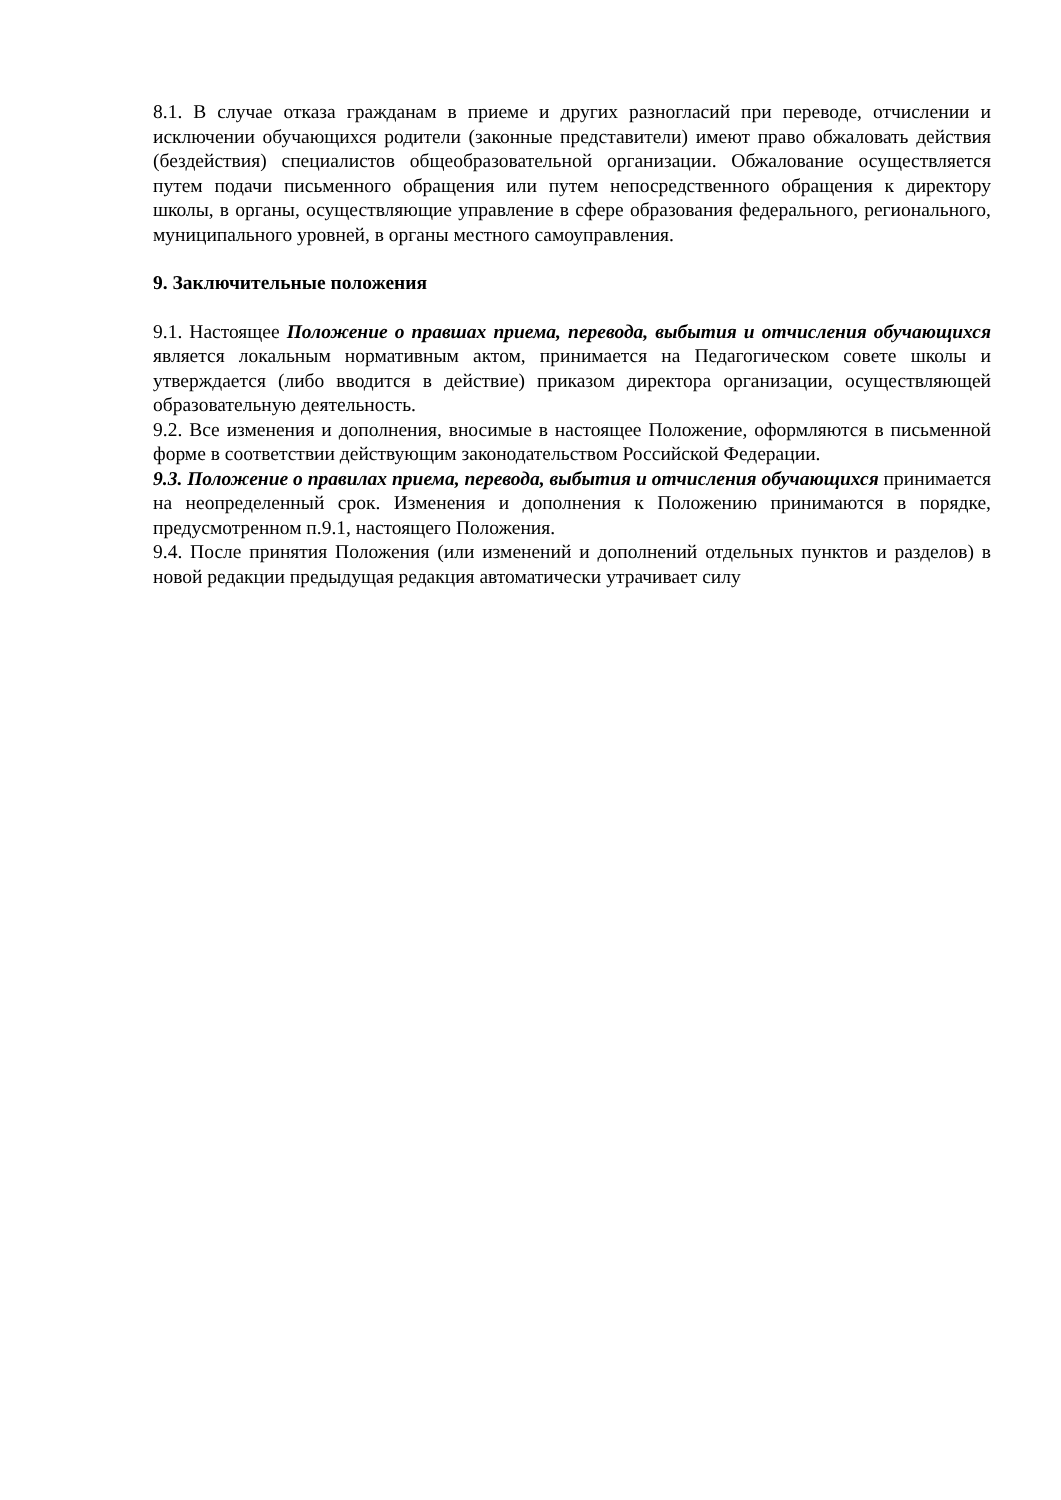8.1. В случае отказа гражданам в приеме и других разногласий при переводе, отчислении и исключении обучающихся родители (законные представители) имеют право обжаловать действия (бездействия) специалистов общеобразовательной организации. Обжалование осуществляется путем подачи письменного обращения или путем непосредственного обращения к директору школы, в органы, осуществляющие управление в сфере образования федерального, регионального, муниципального уровней, в органы местного самоуправления.
9. Заключительные положения
9.1. Настоящее Положение о правшах приема, перевода, выбытия и отчисления обучающихся является локальным нормативным актом, принимается на Педагогическом совете школы и утверждается (либо вводится в действие) приказом директора организации, осуществляющей образовательную деятельность.
9.2. Все изменения и дополнения, вносимые в настоящее Положение, оформляются в письменной форме в соответствии действующим законодательством Российской Федерации.
9.3. Положение о правилах приема, перевода, выбытия и отчисления обучающихся принимается на неопределенный срок. Изменения и дополнения к Положению принимаются в порядке, предусмотренном п.9.1, настоящего Положения.
9.4. После принятия Положения (или изменений и дополнений отдельных пунктов и разделов) в новой редакции предыдущая редакция автоматически утрачивает силу